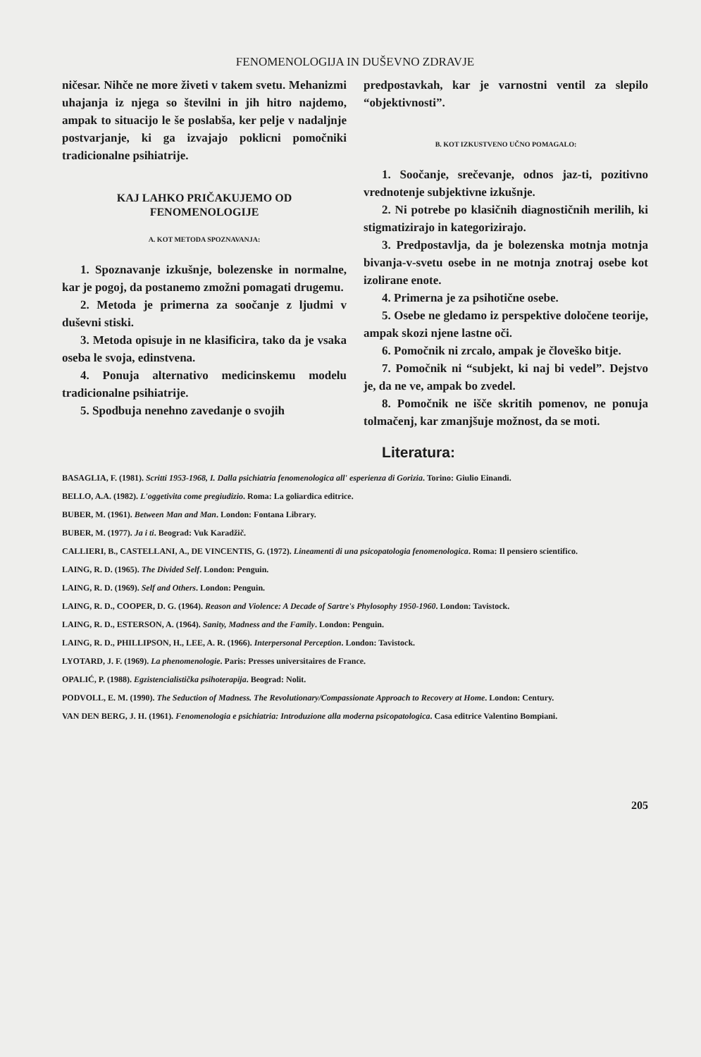FENOMENOLOGIJA IN DUŠEVNO ZDRAVJE
ničesar. Nihče ne more živeti v takem svetu. Mehanizmi uhajanja iz njega so številni in jih hitro najdemo, ampak to situacijo le še poslabša, ker pelje v nadaljnje postvarjanje, ki ga izvajajo poklicni pomočniki tradicionalne psihiatrije.
KAJ LAHKO PRIČAKUJEMO OD
FENOMENOLOGIJE
A. KOT METODA SPOZNAVANJA:
1. Spoznavanje izkušnje, bolezenske in normalne, kar je pogoj, da postanemo zmožni pomagati drugemu.
2. Metoda je primerna za soočanje z ljudmi v duševni stiski.
3. Metoda opisuje in ne klasificira, tako da je vsaka oseba le svoja, edinstvena.
4. Ponuja alternativo medicinskemu modelu tradicionalne psihiatrije.
5. Spodbuja nenehno zavedanje o svojih
predpostavkah, kar je varnostni ventil za slepilo “objektivnosti”.
B. KOT IZKUSTVENO UČNO POMAGALO:
1. Soočanje, srečevanje, odnos jaz-ti, pozitivno vrednotenje subjektivne izkušnje.
2. Ni potrebe po klasičnih diagnostičnih merilih, ki stigmatizirajo in kategorizirajo.
3. Predpostavlja, da je bolezenska motnja motnja bivanja-v-svetu osebe in ne motnja znotraj osebe kot izolirane enote.
4. Primerna je za psihotične osebe.
5. Osebe ne gledamo iz perspektive določene teorije, ampak skozi njene lastne oči.
6. Pomočnik ni zrcalo, ampak je človeško bitje.
7. Pomočnik ni “subjekt, ki naj bi vedel”. Dejstvo je, da ne ve, ampak bo zvedel.
8. Pomočnik ne išče skritih pomenov, ne ponuja tolmačenj, kar zmanjšuje možnost, da se moti.
Literatura:
BASAGLIA, F. (1981). Scritti 1953-1968, I. Dalla psichiatria fenomenologica all' esperienza di Gorizia. Torino: Giulio Einandi.
BELLO, A.A. (1982). L'oggetivita come pregiudizio. Roma: La goliardica editrice.
BUBER, M. (1961). Between Man and Man. London: Fontana Library.
BUBER, M. (1977). Ja i ti. Beograd: Vuk Karadžič.
CALLIERI, B., CASTELLANI, A., DE VINCENTIS, G. (1972). Lineamenti di una psicopatologia fenomenologica. Roma: Il pensiero scientifico.
LAING, R. D. (1965). The Divided Self. London: Penguin.
LAING, R. D. (1969). Self and Others. London: Penguin.
LAING, R. D., COOPER, D. G. (1964). Reason and Violence: A Decade of Sartre's Phylosophy 1950-1960. London: Tavistock.
LAING, R. D., ESTERSON, A. (1964). Sanity, Madness and the Family. London: Penguin.
LAING, R. D., PHILLIPSON, H., LEE, A. R. (1966). Interpersonal Perception. London: Tavistock.
LYOTARD, J. F. (1969). La phenomenologie. Paris: Presses universitaires de France.
OPALIĆ, P. (1988). Egzistencialistička psihoterapija. Beograd: Nolit.
PODVOLL, E. M. (1990). The Seduction of Madness. The Revolutionary/Compassionate Approach to Recovery at Home. London: Century.
VAN DEN BERG, J. H. (1961). Fenomenologia e psichiatria: Introduzione alla moderna psicopatologica. Casa editrice Valentino Bompiani.
205